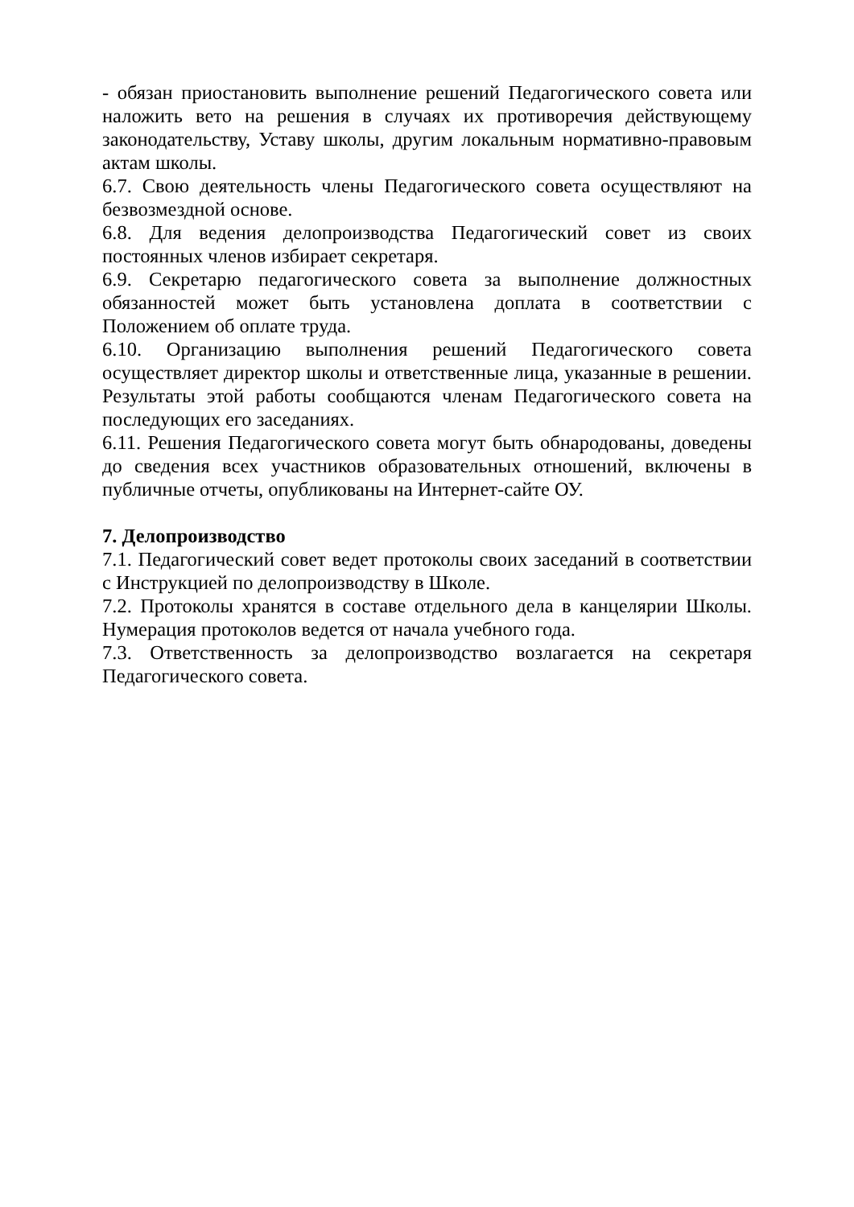- обязан приостановить выполнение решений Педагогического совета или наложить вето на решения в случаях их противоречия действующему законодательству, Уставу школы, другим локальным нормативно-правовым актам школы.
6.7. Свою деятельность члены Педагогического совета осуществляют на безвозмездной основе.
6.8. Для ведения делопроизводства Педагогический совет из своих постоянных членов избирает секретаря.
6.9. Секретарю педагогического совета за выполнение должностных обязанностей может быть установлена доплата в соответствии с Положением об оплате труда.
6.10. Организацию выполнения решений Педагогического совета осуществляет директор школы и ответственные лица, указанные в решении. Результаты этой работы сообщаются членам Педагогического совета на последующих его заседаниях.
6.11. Решения Педагогического совета могут быть обнародованы, доведены до сведения всех участников образовательных отношений, включены в публичные отчеты, опубликованы на Интернет-сайте ОУ.
7. Делопроизводство
7.1. Педагогический совет ведет протоколы своих заседаний в соответствии с Инструкцией по делопроизводству в Школе.
7.2. Протоколы хранятся в составе отдельного дела в канцелярии Школы. Нумерация протоколов ведется от начала учебного года.
7.3. Ответственность за делопроизводство возлагается на секретаря Педагогического совета.